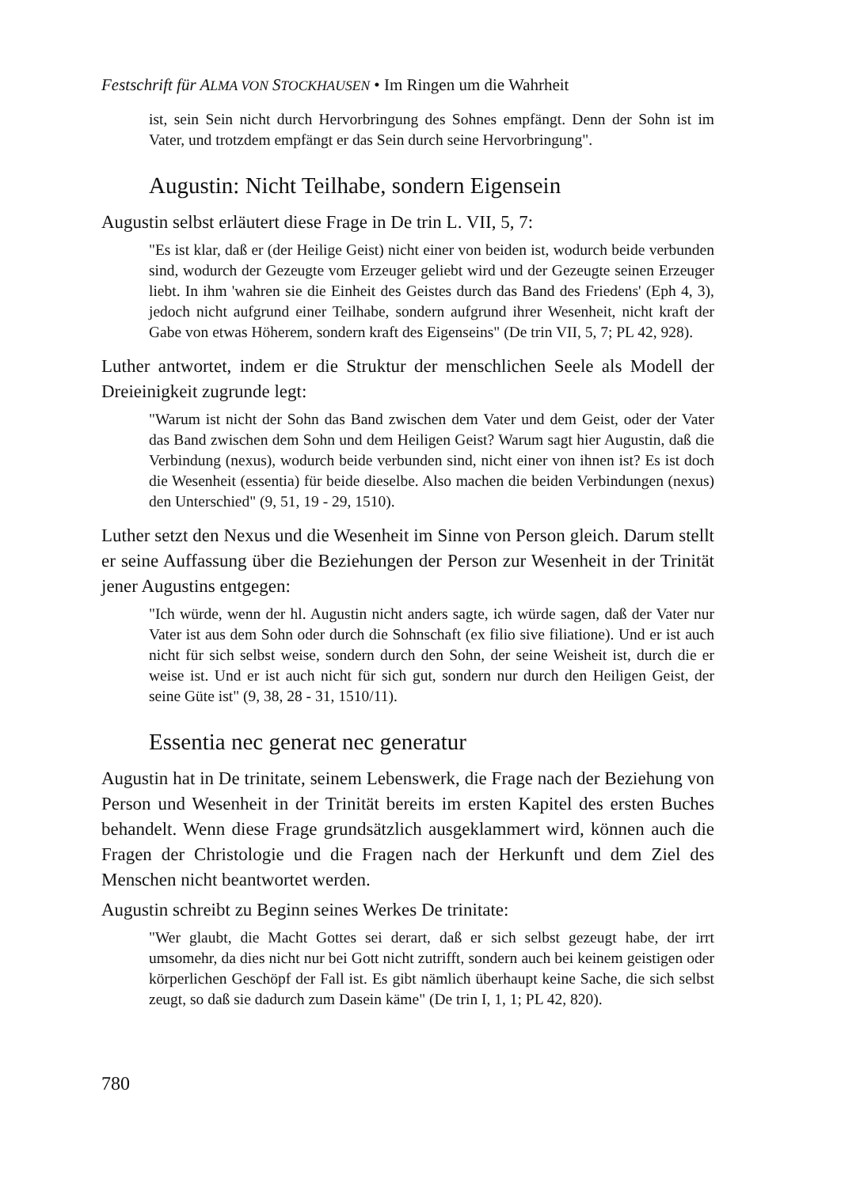Festschrift für ALMA VON STOCKHAUSEN • Im Ringen um die Wahrheit
ist, sein Sein nicht durch Hervorbringung des Sohnes empfängt. Denn der Sohn ist im Vater, und trotzdem empfängt er das Sein durch seine Hervorbringung".
Augustin: Nicht Teilhabe, sondern Eigensein
Augustin selbst erläutert diese Frage in De trin L. VII, 5, 7:
"Es ist klar, daß er (der Heilige Geist) nicht einer von beiden ist, wodurch beide verbunden sind, wodurch der Gezeugte vom Erzeuger geliebt wird und der Gezeugte seinen Erzeuger liebt. In ihm 'wahren sie die Einheit des Geistes durch das Band des Friedens' (Eph 4, 3), jedoch nicht aufgrund einer Teilhabe, sondern aufgrund ihrer Wesenheit, nicht kraft der Gabe von etwas Höherem, sondern kraft des Eigenseins" (De trin VII, 5, 7; PL 42, 928).
Luther antwortet, indem er die Struktur der menschlichen Seele als Modell der Dreieinigkeit zugrunde legt:
"Warum ist nicht der Sohn das Band zwischen dem Vater und dem Geist, oder der Vater das Band zwischen dem Sohn und dem Heiligen Geist? Warum sagt hier Augustin, daß die Verbindung (nexus), wodurch beide verbunden sind, nicht einer von ihnen ist? Es ist doch die Wesenheit (essentia) für beide dieselbe. Also machen die beiden Verbindungen (nexus) den Unterschied" (9, 51, 19 - 29, 1510).
Luther setzt den Nexus und die Wesenheit im Sinne von Person gleich. Darum stellt er seine Auffassung über die Beziehungen der Person zur Wesenheit in der Trinität jener Augustins entgegen:
"Ich würde, wenn der hl. Augustin nicht anders sagte, ich würde sagen, daß der Vater nur Vater ist aus dem Sohn oder durch die Sohnschaft (ex filio sive filiatione). Und er ist auch nicht für sich selbst weise, sondern durch den Sohn, der seine Weisheit ist, durch die er weise ist. Und er ist auch nicht für sich gut, sondern nur durch den Heiligen Geist, der seine Güte ist" (9, 38, 28 - 31, 1510/11).
Essentia nec generat nec generatur
Augustin hat in De trinitate, seinem Lebenswerk, die Frage nach der Beziehung von Person und Wesenheit in der Trinität bereits im ersten Kapitel des ersten Buches behandelt. Wenn diese Frage grundsätzlich ausgeklammert wird, können auch die Fragen der Christologie und die Fragen nach der Herkunft und dem Ziel des Menschen nicht beantwortet werden.
Augustin schreibt zu Beginn seines Werkes De trinitate:
"Wer glaubt, die Macht Gottes sei derart, daß er sich selbst gezeugt habe, der irrt umsomehr, da dies nicht nur bei Gott nicht zutrifft, sondern auch bei keinem geistigen oder körperlichen Geschöpf der Fall ist. Es gibt nämlich überhaupt keine Sache, die sich selbst zeugt, so daß sie dadurch zum Dasein käme" (De trin I, 1, 1; PL 42, 820).
780